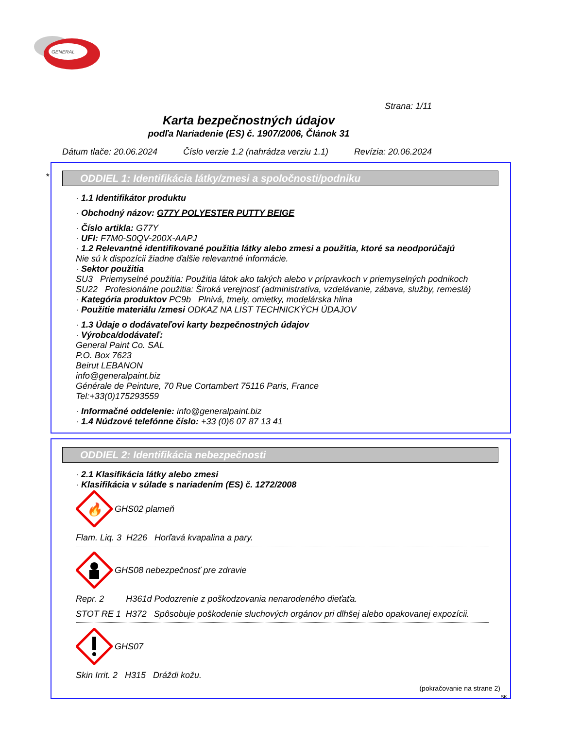GENERAL
Strana: 1/11
Karta bezpečnostných údajov
podľa Nariadenie (ES) č. 1907/2006, Článok 31
Dátum tlače: 20.06.2024 Číslo verzie 1.2 (nahrádza verziu 1.1) Revízia: 20.06.2024
*
ODDIEL 1: Identifikácia látky/zmesi a spoločnosti/podniku
· 1.1 Identifikátor produktu
· Obchodný názov: G77Y POLYESTER PUTTY BEIGE
· Číslo artikla: G77Y
· UFI: F7M0-S0QV-200X-AAPJ
· 1.2 Relevantné identifikované použitia látky alebo zmesi a použitia, ktoré sa neodporúčajú
Nie sú k dispozícii žiadne ďalšie relevantné informácie.
· Sektor použitia
SU3 Priemyselné použitia: Použitia látok ako takých alebo v prípravkoch v priemyselných podnikoch
SU22 Profesionálne použitia: Široká verejnosť (administratíva, vzdelávanie, zábava, služby, remeslá)
· Kategória produktov PC9b Plnivá, tmely, omietky, modelárska hlina
· Použitie materiálu /zmesi ODKAZ NA LIST TECHNICKÝCH ÚDAJOV
· 1.3 Údaje o dodávateľovi karty bezpečnostných údajov
· Výrobca/dodávateľ:
General Paint Co. SAL
P.O. Box 7623
Beirut LEBANON
info@generalpaint.biz
Générale de Peinture, 70 Rue Cortambert 75116 Paris, France
Tel:+33(0)175293559
· Informačné oddelenie: info@generalpaint.biz
· 1.4 Núdzové telefónne číslo: +33 (0)6 07 87 13 41
ODDIEL 2: Identifikácia nebezpečnosti
· 2.1 Klasifikácia látky alebo zmesi
· Klasifikácia v súlade s nariadením (ES) č. 1272/2008
🔥
GHS02 plameň
Flam. Liq. 3 H226 Horľavá kvapalina a pary.
GHS08 nebezpečnosť pre zdravie
Repr. 2 H361d Podozrenie z poškodzovania nenarodeného dieťaťa.
STOT RE 1 H372 Spôsobuje poškodenie sluchových orgánov pri dlhšej alebo opakovanej expozícii.
GHS07
Skin Irrit. 2 H315 Dráždi kožu.
(pokračovanie na strane 2)
SK